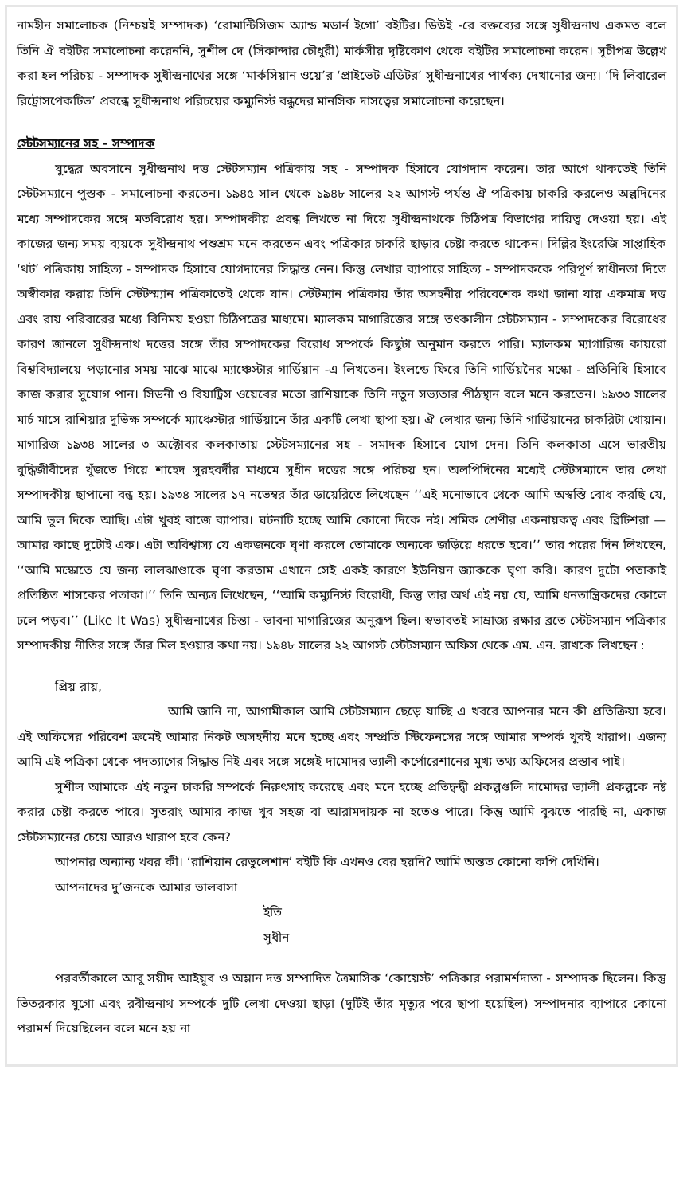নামহীন সমালোচক (নিশ্চয়ই সম্পাদক) ‘রোমান্টিসিজম অ্যান্ড মডার্ন ইগো’ বইটির। ডিউই -রে বক্তব্যের সঙ্গে সুধীন্দ্রনাথ একমত বলে তিনি ঐ বইটির সমালোচনা করেননি, সুশীল দে (সিকান্দার চৌধুরী) মার্কসীয় দৃষ্টিকোণ থেকে বইটির সমালোচনা করেন। সূচীপত্র উল্লেখ করা হল পরিচয় - সম্পাদক সুধীন্দ্রনাথের সঙ্গে ‘মার্কসিয়ান ওয়ে’র ‘প্রাইভেট এডিটর’ সুধীন্দ্রনাথের পার্থক্য দেখানোর জন্য। ‘দি লিবারেল রিট্রোসপেকটিভ’ প্রবন্ধে সুধীন্দ্রনাথ পরিচয়ের কম্যুনিস্ট বন্ধুদের মানসিক দাসত্বের সমালোচনা করেছেন।
স্টেটসম্যানের সহ - সম্পাদক
যুদ্ধের অবসানে সুধীন্দ্রনাথ দত্ত স্টেটসম্যান পত্রিকায় সহ - সম্পাদক হিসাবে যোগদান করেন। তার আগে থাকতেই তিনি স্টেটসম্যানে পুস্তক - সমালোচনা করতেন। ১৯৪৫ সাল থেকে ১৯৪৮ সালের ২২ আগস্ট পর্যন্ত ঐ পত্রিকায় চাকরি করলেও অল্পদিনের মধ্যে সম্পাদকের সঙ্গে মতবিরোধ হয়। সম্পাদকীয় প্রবন্ধ লিখতে না দিয়ে সুধীন্দ্রনাথকে চিঠিপত্র বিভাগের দায়িত্ব দেওয়া হয়। এই কাজের জন্য সময় ব্যয়কে সুধীন্দ্রনাথ পশুশ্রম মনে করতেন এবং পত্রিকার চাকরি ছাড়ার চেষ্টা করতে থাকেন। দিল্লির ইংরেজি সাপ্তাহিক ‘থট’ পত্রিকায় সাহিত্য - সম্পাদক হিসাবে যোগদানের সিদ্ধান্ত নেন। কিন্তু লেখার ব্যাপারে সাহিত্য - সম্পাদককে পরিপূর্ণ স্বাধীনতা দিতে অস্বীকার করায় তিনি স্টেটস্ম্যান পত্রিকাতেই থেকে যান। স্টেটম্যান পত্রিকায় তাঁর অসহনীয় পরিবেশেক কথা জানা যায় একমাত্র দত্ত এবং রায় পরিবারের মধ্যে বিনিময় হওয়া চিঠিপত্রের মাধ্যমে। ম্যালকম মাগারিজের সঙ্গে তৎকালীন স্টেটসম্যান - সম্পাদকের বিরোধের কারণ জানলে সুধীন্দ্রনাথ দত্তের সঙ্গে তাঁর সম্পাদকের বিরোধ সম্পর্কে কিছুটা অনুমান করতে পারি। ম্যালকম ম্যাগারিজ কায়রো বিশ্ববিদ্যালয়ে পড়ানোর সময় মাঝে মাঝে ম্যাঞ্চেস্টার গার্ডিয়ান -এ লিখতেন। ইংলন্ডে ফিরে তিনি গার্ডিয়নৈর মস্কো - প্রতিনিধি হিসাবে কাজ করার সুযোগ পান। সিডনী ও বিয়াট্রিস ওয়েবের মতো রাশিয়াকে তিনি নতুন সভ্যতার পীঠস্থান বলে মনে করতেন। ১৯৩৩ সালের মার্চ মাসে রাশিয়ার দুভিক্ষ সম্পর্কে ম্যাঞ্চেস্টার গার্ডিয়ানে তাঁর একটি লেখা ছাপা হয়। ঐ লেখার জন্য তিনি গার্ডিয়ানের চাকরিটা খোয়ান। মাগারিজ ১৯৩৪ সালের ৩ অক্টোবর কলকাতায় স্টেটসম্যানের সহ - সমাদক হিসাবে যোগ দেন। তিনি কলকাতা এসে ভারতীয় বুদ্ধিজীবীদের খুঁজতে গিয়ে শাহেদ সুরহবর্দীর মাধ্যমে সুধীন দত্তের সঙ্গে পরিচয় হন। অলপিদিনের মধ্যেই স্টেটসম্যানে তার লেখা সম্পাদকীয় ছাপানো বন্ধ হয়। ১৯৩৪ সালের ১৭ নভেম্বর তাঁর ডায়েরিতে লিখেছেন ‘‘এই মনোভাবে থেকে আমি অস্বস্তি বোধ করছি যে, আমি ভুল দিকে আছি। এটা খুবই বাজে ব্যাপার। ঘটনাটি হচ্ছে আমি কোনো দিকে নই। শ্রমিক শ্রেণীর একনায়কত্ব এবং ব্রিটিশরা — আমার কাছে দুটোই এক। এটা অবিশ্বাস্য যে একজনকে ঘৃণা করলে তোমাকে অন্যকে জড়িয়ে ধরতে হবে।’’ তার পরের দিন লিখছেন, ‘‘আমি মস্কোতে যে জন্য লালঝাণ্ডাকে ঘৃণা করতাম এখানে সেই একই কারণে ইউনিয়ন জ্যাককে ঘৃণা করি। কারণ দুটো পতাকাই প্রতিষ্ঠিত শাসকের পতাকা।’’ তিনি অন্যত্র লিখেছেন, ‘‘আমি কম্যুনিস্ট বিরোধী, কিন্তু তার অর্থ এই নয় যে, আমি ধনতান্ত্রিকদের কোলে ঢলে পড়ব।’’ (Like It Was) সুধীন্দ্রনাথের চিন্তা - ভাবনা মাগারিজের অনুরূপ ছিল। স্বভাবতই সাম্রাজ্য রক্ষার ব্রতে স্টেটসম্যান পত্রিকার সম্পাদকীয় নীতির সঙ্গে তাঁর মিল হওয়ার কথা নয়। ১৯৪৮ সালের ২২ আগস্ট স্টেটসম্যান অফিস থেকে এম. এন. রাখকে লিখছেন :
প্রিয় রায়,
আমি জানি না, আগামীকাল আমি স্টেটসম্যান ছেড়ে যাচ্ছি এ খবরে আপনার মনে কী প্রতিক্রিয়া হবে। এই অফিসের পরিবেশ ক্রমেই আমার নিকট অসহনীয় মনে হচ্ছে এবং সম্প্রতি স্টিফেনসের সঙ্গে আমার সম্পর্ক খুবই খারাপ। এজন্য আমি এই পত্রিকা থেকে পদত্যাগের সিদ্ধান্ত নিই এবং সঙ্গে সঙ্গেই দামোদর ভ্যালী কর্পোরেশানের মুখ্য তথ্য অফিসের প্রস্তাব পাই।
সুশীল আমাকে এই নতুন চাকরি সম্পর্কে নিরুৎসাহ করেছে এবং মনে হচ্ছে প্রতিদ্বন্দ্বী প্রকল্পগুলি দামোদর ভ্যালী প্রকল্পকে নষ্ট করার চেষ্টা করতে পারে। সুতরাং আমার কাজ খুব সহজ বা আরামদায়ক না হতেও পারে। কিন্তু আমি বুঝতে পারছি না, একাজ স্টেটসম্যানের চেয়ে আরও খারাপ হবে কেন?
আপনার অন্যান্য খবর কী। ‘রাশিয়ান রেভুলেশান’ বইটি কি এখনও বের হয়নি? আমি অন্তত কোনো কপি দেখিনি।
আপনাদের দু’জনকে আমার ভালবাসা
ইতি
সুধীন
পরবর্তীকালে আবু সয়ীদ আইয়ুব ও অম্লান দত্ত সম্পাদিত ত্রৈমাসিক ‘কোয়েস্ট’ পত্রিকার পরামর্শদাতা - সম্পাদক ছিলেন। কিন্তু ভিতরকার যুগো এবং রবীন্দ্রনাথ সম্পর্কে দুটি লেখা দেওয়া ছাড়া (দুটিই তাঁর মৃত্যুর পরে ছাপা হয়েছিল) সম্পাদনার ব্যাপারে কোনো পরামর্শ দিয়েছিলেন বলে মনে হয় না